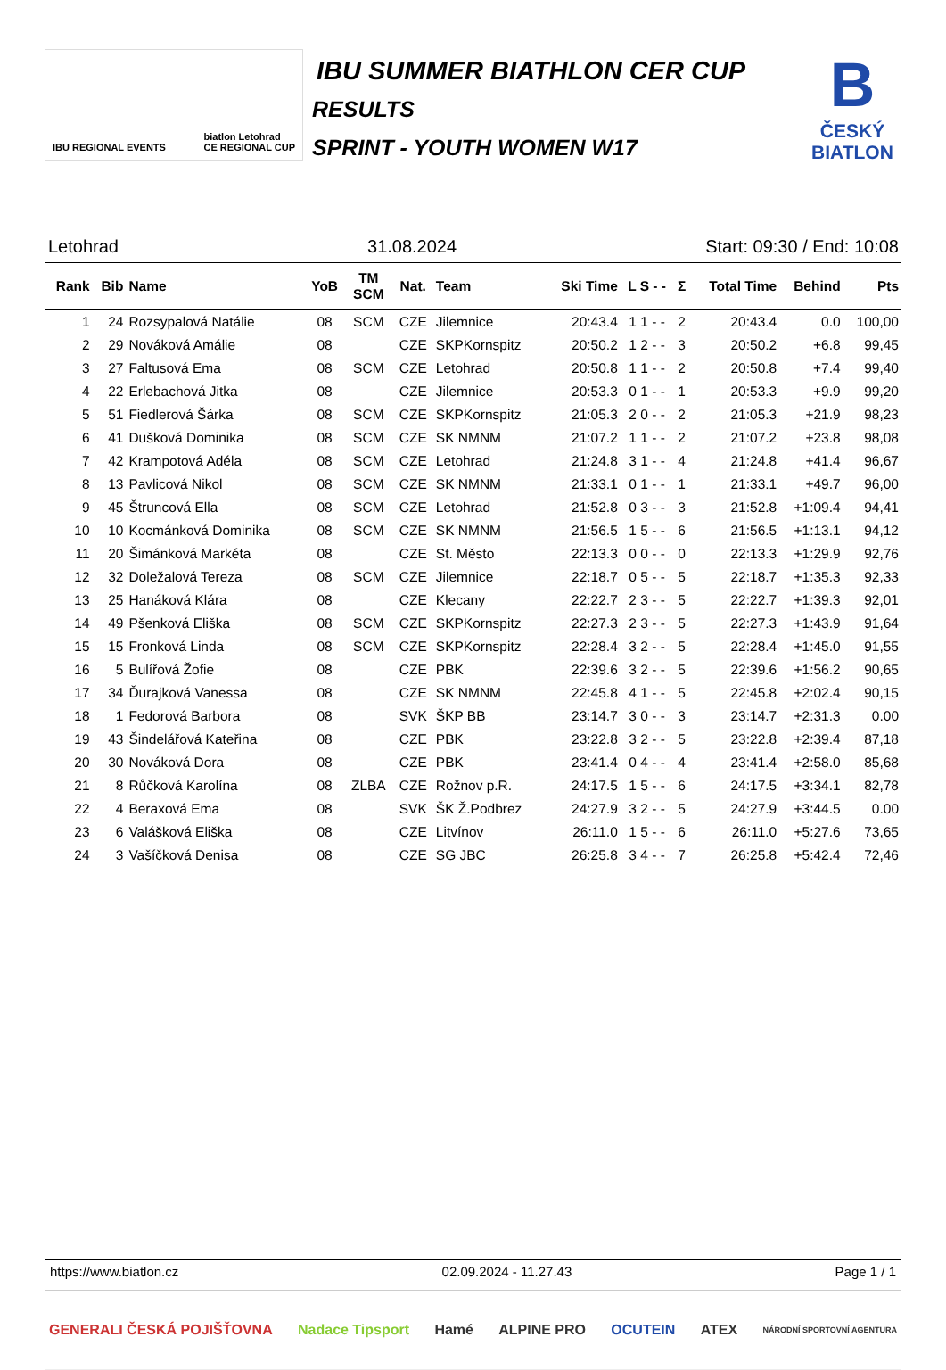IBU REGIONAL EVENTS biatlon Letohrad
CE REGIONAL CUP
IBU SUMMER BIATHLON CER CUP
RESULTS
SPRINT - YOUTH WOMEN W17
B
ČESKÝ
BIATLON
Letohrad 31.08.2024 Start: 09:30 / End: 10:08
| Rank | Bib | Name | YoB | TM SCM | Nat. | Team | Ski Time | L S - - | Σ | Total Time | Behind | Pts |
| --- | --- | --- | --- | --- | --- | --- | --- | --- | --- | --- | --- | --- |
| 1 | 24 | Rozsypalová Natálie | 08 | SCM | CZE | Jilemnice | 20:43.4 | 1 1 - - | 2 | 20:43.4 | 0.0 | 100,00 |
| 2 | 29 | Nováková Amálie | 08 | | CZE | SKPKornspitz | 20:50.2 | 1 2 - - | 3 | 20:50.2 | +6.8 | 99,45 |
| 3 | 27 | Faltusová Ema | 08 | SCM | CZE | Letohrad | 20:50.8 | 1 1 - - | 2 | 20:50.8 | +7.4 | 99,40 |
| 4 | 22 | Erlebachová Jitka | 08 | | CZE | Jilemnice | 20:53.3 | 0 1 - - | 1 | 20:53.3 | +9.9 | 99,20 |
| 5 | 51 | Fiedlerová Šárka | 08 | SCM | CZE | SKPKornspitz | 21:05.3 | 2 0 - - | 2 | 21:05.3 | +21.9 | 98,23 |
| 6 | 41 | Dušková Dominika | 08 | SCM | CZE | SK NMNM | 21:07.2 | 1 1 - - | 2 | 21:07.2 | +23.8 | 98,08 |
| 7 | 42 | Krampotová Adéla | 08 | SCM | CZE | Letohrad | 21:24.8 | 3 1 - - | 4 | 21:24.8 | +41.4 | 96,67 |
| 8 | 13 | Pavlicová Nikol | 08 | SCM | CZE | SK NMNM | 21:33.1 | 0 1 - - | 1 | 21:33.1 | +49.7 | 96,00 |
| 9 | 45 | Štruncová Ella | 08 | SCM | CZE | Letohrad | 21:52.8 | 0 3 - - | 3 | 21:52.8 | +1:09.4 | 94,41 |
| 10 | 10 | Kocmánková Dominika | 08 | SCM | CZE | SK NMNM | 21:56.5 | 1 5 - - | 6 | 21:56.5 | +1:13.1 | 94,12 |
| 11 | 20 | Šimánková Markéta | 08 | | CZE | St. Město | 22:13.3 | 0 0 - - | 0 | 22:13.3 | +1:29.9 | 92,76 |
| 12 | 32 | Doležalová Tereza | 08 | SCM | CZE | Jilemnice | 22:18.7 | 0 5 - - | 5 | 22:18.7 | +1:35.3 | 92,33 |
| 13 | 25 | Hanáková Klára | 08 | | CZE | Klecany | 22:22.7 | 2 3 - - | 5 | 22:22.7 | +1:39.3 | 92,01 |
| 14 | 49 | Pšenková Eliška | 08 | SCM | CZE | SKPKornspitz | 22:27.3 | 2 3 - - | 5 | 22:27.3 | +1:43.9 | 91,64 |
| 15 | 15 | Fronková Linda | 08 | SCM | CZE | SKPKornspitz | 22:28.4 | 3 2 - - | 5 | 22:28.4 | +1:45.0 | 91,55 |
| 16 | 5 | Bulířová Žofie | 08 | | CZE | PBK | 22:39.6 | 3 2 - - | 5 | 22:39.6 | +1:56.2 | 90,65 |
| 17 | 34 | Ďurajková Vanessa | 08 | | CZE | SK NMNM | 22:45.8 | 4 1 - - | 5 | 22:45.8 | +2:02.4 | 90,15 |
| 18 | 1 | Fedorová Barbora | 08 | | SVK | ŠKP BB | 23:14.7 | 3 0 - - | 3 | 23:14.7 | +2:31.3 | 0.00 |
| 19 | 43 | Šindelářová Kateřina | 08 | | CZE | PBK | 23:22.8 | 3 2 - - | 5 | 23:22.8 | +2:39.4 | 87,18 |
| 20 | 30 | Nováková Dora | 08 | | CZE | PBK | 23:41.4 | 0 4 - - | 4 | 23:41.4 | +2:58.0 | 85,68 |
| 21 | 8 | Růčková Karolína | 08 | ZLBA | CZE | Rožnov p.R. | 24:17.5 | 1 5 - - | 6 | 24:17.5 | +3:34.1 | 82,78 |
| 22 | 4 | Beraxová Ema | 08 | | SVK | ŠK Ž.Podbrez | 24:27.9 | 3 2 - - | 5 | 24:27.9 | +3:44.5 | 0.00 |
| 23 | 6 | Valášková Eliška | 08 | | CZE | Litvínov | 26:11.0 | 1 5 - - | 6 | 26:11.0 | +5:27.6 | 73,65 |
| 24 | 3 | Vašíčková Denisa | 08 | | CZE | SG JBC | 26:25.8 | 3 4 - - | 7 | 26:25.8 | +5:42.4 | 72,46 |
https://www.biatlon.cz 02.09.2024 - 11.27.43 Page 1 / 1
GENERALI ČESKÁ POJIŠŤOVNA Nadace Tipsport Hamé ALPINE PRO OCUTEIN ATEX NÁRODNÍ SPORTOVNÍ AGENTURA